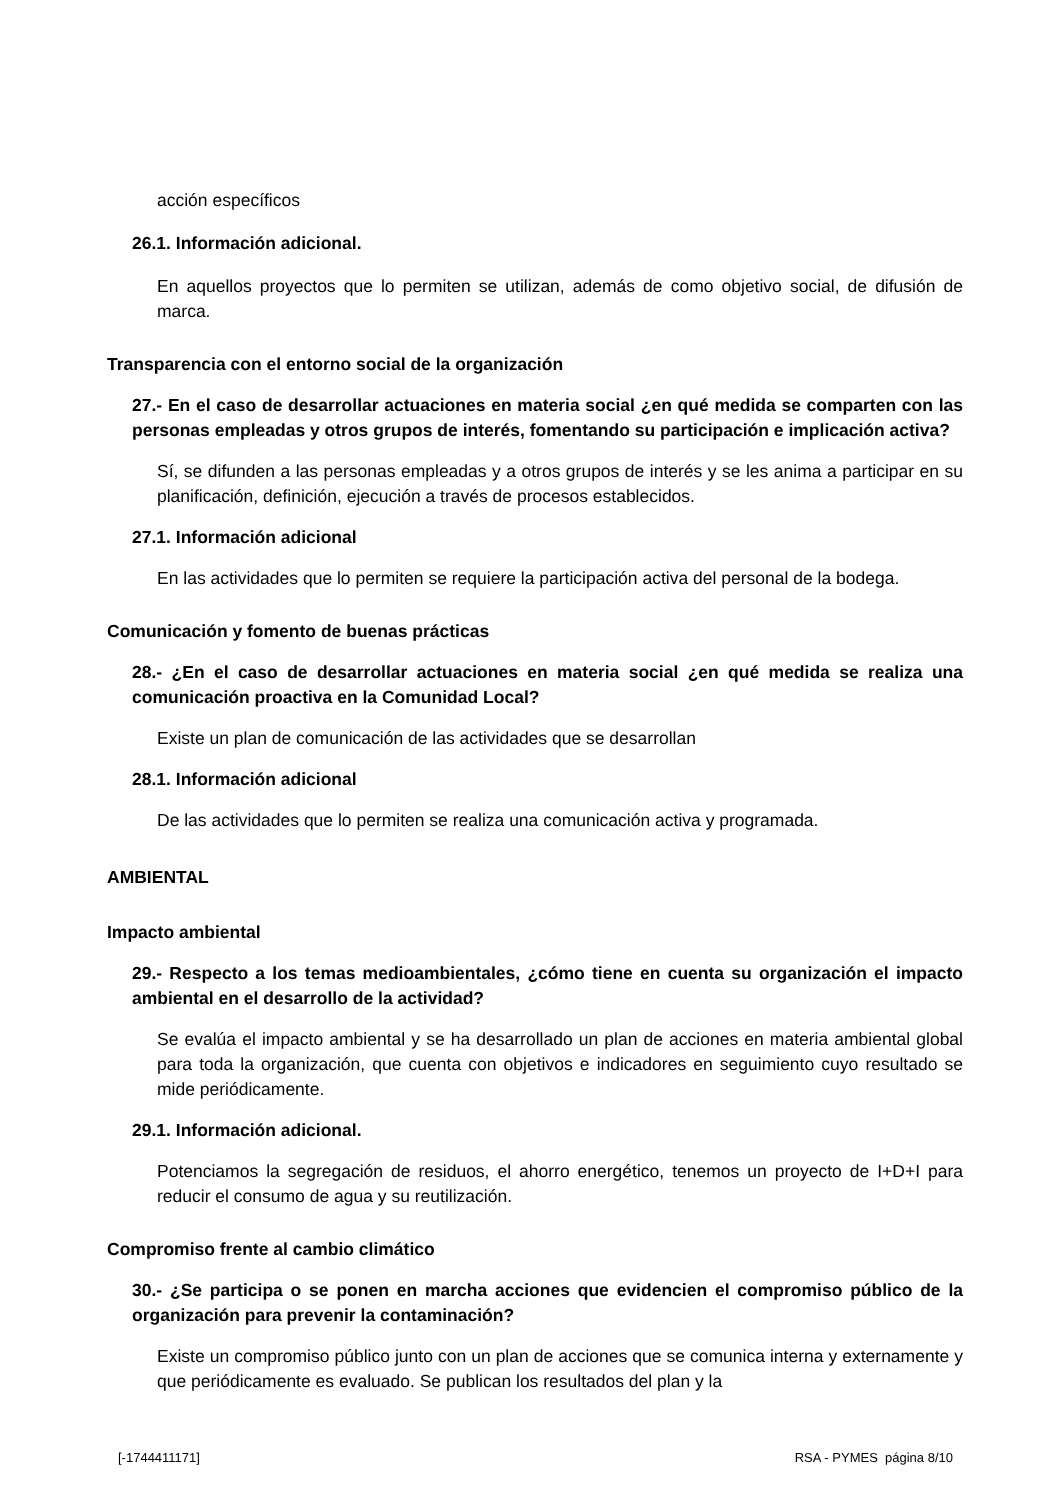acción específicos
26.1. Información adicional.
En aquellos proyectos que lo permiten se utilizan, además de como objetivo social, de difusión de marca.
Transparencia con el entorno social de la organización
27.- En el caso de desarrollar actuaciones en materia social ¿en qué medida se comparten con las personas empleadas y otros grupos de interés, fomentando su participación e implicación activa?
Sí, se difunden a las personas empleadas y a otros grupos de interés y se les anima a participar en su planificación, definición, ejecución a través de procesos establecidos.
27.1. Información adicional
En las actividades que lo permiten se requiere la participación activa del personal de la bodega.
Comunicación y fomento de buenas prácticas
28.- ¿En el caso de desarrollar actuaciones en materia social ¿en qué medida se realiza una comunicación proactiva en la Comunidad Local?
Existe un plan de comunicación de las actividades que se desarrollan
28.1. Información adicional
De las actividades que lo permiten se realiza una comunicación activa y programada.
AMBIENTAL
Impacto ambiental
29.- Respecto a los temas medioambientales, ¿cómo tiene en cuenta su organización el impacto ambiental en el desarrollo de la actividad?
Se evalúa el impacto ambiental y se ha desarrollado un plan de acciones en materia ambiental global para toda la organización, que cuenta con objetivos e indicadores en seguimiento cuyo resultado se mide periódicamente.
29.1. Información adicional.
Potenciamos la segregación de residuos, el ahorro energético, tenemos un proyecto de I+D+I para reducir el consumo de agua y su reutilización.
Compromiso frente al cambio climático
30.- ¿Se participa o se ponen en marcha acciones que evidencien el compromiso público de la organización para prevenir la contaminación?
Existe un compromiso público junto con un plan de acciones que se comunica interna y externamente y que periódicamente es evaluado. Se publican los resultados del plan y la
[-1744411171] RSA - PYMES página 8/10